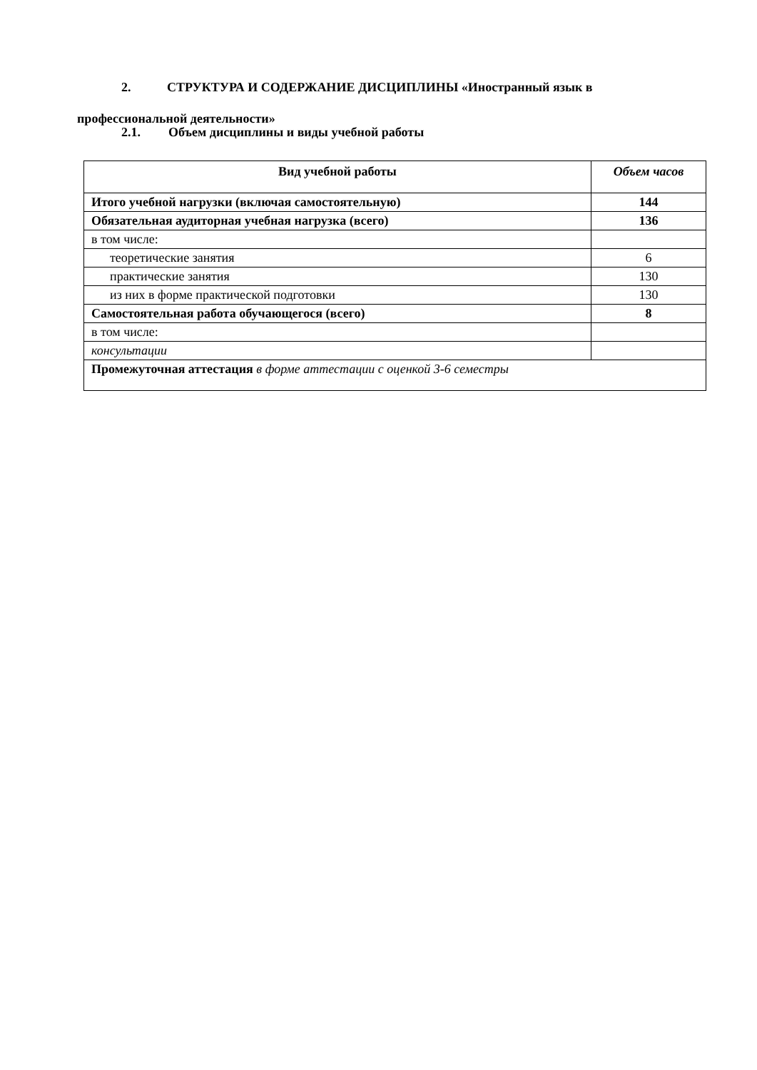2. СТРУКТУРА И СОДЕРЖАНИЕ ДИСЦИПЛИНЫ «Иностранный язык в профессиональной деятельности»
2.1. Объем дисциплины и виды учебной работы
| Вид учебной работы | Объем часов |
| --- | --- |
| Итого учебной нагрузки (включая самостоятельную) | 144 |
| Обязательная аудиторная учебная нагрузка (всего) | 136 |
| в том числе: | |
| теоретические занятия | 6 |
| практические занятия | 130 |
| из них в форме практической подготовки | 130 |
| Самостоятельная работа обучающегося (всего) | 8 |
| в том числе: | |
| консультации | |
| Промежуточная аттестация в форме аттестации с оценкой 3-6 семестры | |